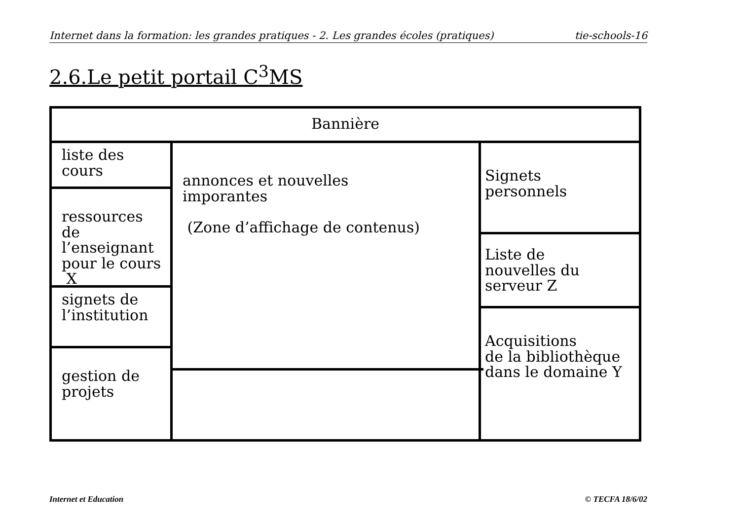Internet dans la formation: les grandes pratiques - 2. Les grandes écoles (pratiques) tie-schools-16
2.6.Le petit portail C<sup>3</sup>MS
Bannière
liste des
cours
ressources de
l’enseignant
pour le cours
X
signets de
l’institution
gestion de
projets
annonces et nouvelles
imporantes
(Zone d’affichage de contenus)
Signets
personnels
Liste de
nouvelles du
serveur Z
Acquisitions
de la bibliothèque
dans le domaine Y
Internet et Education © TECFA 18/6/02